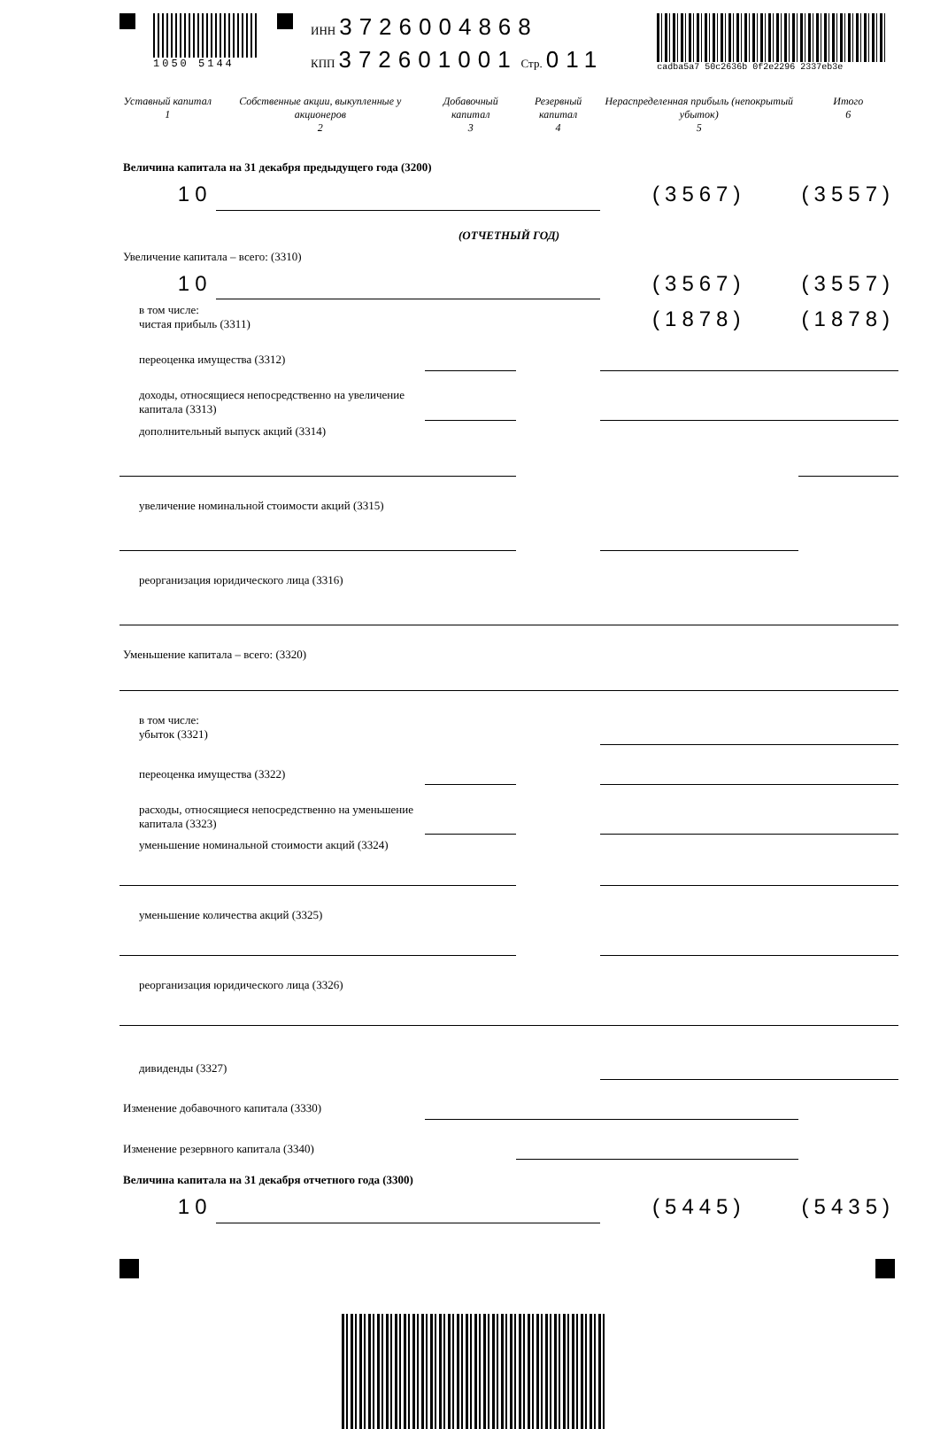1050 5144 ИНН 3726004868
КПП 372601001 Стр. 011
cadba5a7 50c2636b 0f2e2296 2337eb3e
| Уставный капитал 1 | Собственные акции, выкупленные у акционеров 2 | Добавочный капитал 3 | Резервный капитал 4 | Нераспределенная прибыль (непокрытый убыток) 5 | Итого 6 |
| Величина капитала на 31 декабря предыдущего года (3200) | | | | | |
| 10 | | | | (3567) | (3557) |
| (ОТЧЕТНЫЙ ГОД) | | | | | |
| Увеличение капитала – всего: (3310) | | | | | |
| 10 | | | | (3567) | (3557) |
| в том числе: чистая прибыль (3311) | | | | (1878) | (1878) |
| переоценка имущества (3312) | | | | | |
| доходы, относящиеся непосредственно на увеличение капитала (3313) | | | | | |
| дополнительный выпуск акций (3314) | | | | | |
| увеличение номинальной стоимости акций (3315) | | | | | |
| реорганизация юридического лица (3316) | | | | | |
| Уменьшение капитала – всего: (3320) | | | | | |
| в том числе: убыток (3321) | | | | | |
| переоценка имущества (3322) | | | | | |
| расходы, относящиеся непосредственно на уменьшение капитала (3323) | | | | | |
| уменьшение номинальной стоимости акций (3324) | | | | | |
| уменьшение количества акций (3325) | | | | | |
| реорганизация юридического лица (3326) | | | | | |
| дивиденды (3327) | | | | | |
| Изменение добавочного капитала (3330) | | | | | |
| Изменение резервного капитала (3340) | | | | | |
| Величина капитала на 31 декабря отчетного года (3300) | | | | | |
| 10 | | | | (5445) | (5435) |